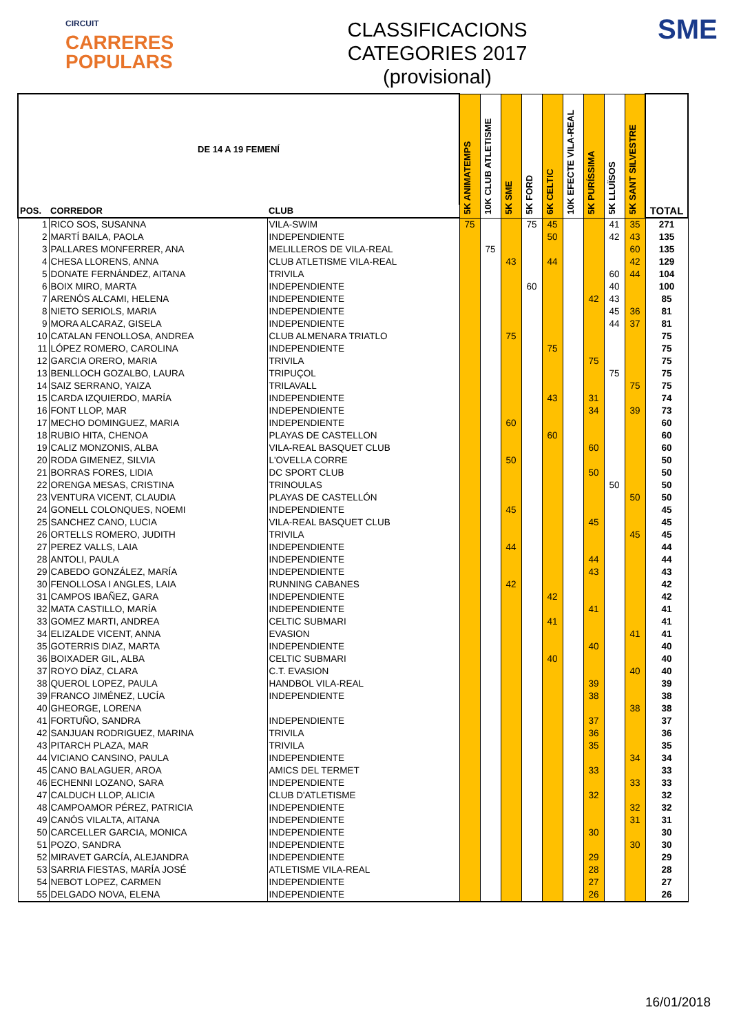CIRCUIT
CARRERES
POPULARS
CLASSIFICACIONS
CATEGORIES 2017
(provisional)
SME
| DE 14 A 19 FEMENÍ | | | 5K ANIMATEMPS | 10K CLUB ATLETISME | 5K SME | 5K FORD | 6K CELTIC | 10K EFECTE VILA-REAL | 5K PURÍSSIMA | 5K LLUÏSOS | 5K SANT SILVESTRE | TOTAL |
| --- | --- | --- | --- | --- | --- | --- | --- | --- | --- | --- | --- | --- |
| POS. | CORREDOR | CLUB | | | | | | | | | | |
| 1 | RICO SOS, SUSANNA | VILA-SWIM | 75 | | | 75 | 45 | | | 41 | 35 | 271 |
| 2 | MARTÍ BAILA, PAOLA | INDEPENDIENTE | | | | | 50 | | | 42 | 43 | 135 |
| 3 | PALLARES MONFERRER, ANA | MELILLEROS DE VILA-REAL | | 75 | | | | | | | 60 | 135 |
| 4 | CHESA LLORENS, ANNA | CLUB ATLETISME VILA-REAL | | | 43 | | 44 | | | | 42 | 129 |
| 5 | DONATE FERNÁNDEZ, AITANA | TRIVILA | | | | | | | | 60 | 44 | 104 |
| 6 | BOIX MIRO, MARTA | INDEPENDIENTE | | | | 60 | | | | 40 | | 100 |
| 7 | ARENÓS ALCAMI, HELENA | INDEPENDIENTE | | | | | | | 42 | 43 | | 85 |
| 8 | NIETO SERIOLS, MARIA | INDEPENDIENTE | | | | | | | | 45 | 36 | 81 |
| 9 | MORA ALCARAZ, GISELA | INDEPENDIENTE | | | | | | | | 44 | 37 | 81 |
| 10 | CATALAN FENOLLOSA, ANDREA | CLUB ALMENARA TRIATLO | | | 75 | | | | | | | 75 |
| 11 | LÓPEZ ROMERO, CAROLINA | INDEPENDIENTE | | | | | 75 | | | | | 75 |
| 12 | GARCIA ORERO, MARIA | TRIVILA | | | | | | | 75 | | | 75 |
| 13 | BENLLOCH GOZALBO, LAURA | TRIPUÇOL | | | | | | | | 75 | | 75 |
| 14 | SAIZ SERRANO, YAIZA | TRILAVALL | | | | | | | | | 75 | 75 |
| 15 | CARDA IZQUIERDO, MARÍA | INDEPENDIENTE | | | | | 43 | | 31 | | | 74 |
| 16 | FONT LLOP, MAR | INDEPENDIENTE | | | | | | | 34 | | 39 | 73 |
| 17 | MECHO DOMINGUEZ, MARIA | INDEPENDIENTE | | | 60 | | | | | | | 60 |
| 18 | RUBIO HITA, CHENOA | PLAYAS DE CASTELLON | | | | | 60 | | | | | 60 |
| 19 | CALIZ MONZONIS, ALBA | VILA-REAL BASQUET CLUB | | | | | | | 60 | | | 60 |
| 20 | RODA GIMENEZ, SILVIA | L'OVELLA CORRE | | | 50 | | | | | | | 50 |
| 21 | BORRAS FORES, LIDIA | DC SPORT CLUB | | | | | | | 50 | | | 50 |
| 22 | ORENGA MESAS, CRISTINA | TRINOULAS | | | | | | | | 50 | | 50 |
| 23 | VENTURA VICENT, CLAUDIA | PLAYAS DE CASTELLÓN | | | | | | | | | 50 | 50 |
| 24 | GONELL COLONQUES, NOEMI | INDEPENDIENTE | | | 45 | | | | | | | 45 |
| 25 | SANCHEZ CANO, LUCIA | VILA-REAL BASQUET CLUB | | | | | | | 45 | | | 45 |
| 26 | ORTELLS ROMERO, JUDITH | TRIVILA | | | | | | | | | 45 | 45 |
| 27 | PEREZ VALLS, LAIA | INDEPENDIENTE | | | 44 | | | | | | | 44 |
| 28 | ANTOLI, PAULA | INDEPENDIENTE | | | | | | | 44 | | | 44 |
| 29 | CABEDO GONZÁLEZ, MARÍA | INDEPENDIENTE | | | | | | | 43 | | | 43 |
| 30 | FENOLLOSA I ANGLES, LAIA | RUNNING CABANES | | | 42 | | | | | | | 42 |
| 31 | CAMPOS IBAÑEZ, GARA | INDEPENDIENTE | | | | | 42 | | | | | 42 |
| 32 | MATA CASTILLO, MARÍA | INDEPENDIENTE | | | | | | | 41 | | | 41 |
| 33 | GOMEZ MARTI, ANDREA | CELTIC SUBMARI | | | | | 41 | | | | | 41 |
| 34 | ELIZALDE VICENT, ANNA | EVASION | | | | | | | | | 41 | 41 |
| 35 | GOTERRIS DIAZ, MARTA | INDEPENDIENTE | | | | | | | 40 | | | 40 |
| 36 | BOIXADER GIL, ALBA | CELTIC SUBMARI | | | | | 40 | | | | | 40 |
| 37 | ROYO DÍAZ, CLARA | C.T. EVASION | | | | | | | | | 40 | 40 |
| 38 | QUEROL LOPEZ, PAULA | HANDBOL VILA-REAL | | | | | | | 39 | | | 39 |
| 39 | FRANCO JIMÉNEZ, LUCÍA | INDEPENDIENTE | | | | | | | 38 | | | 38 |
| 40 | GHEORGE, LORENA | | | | | | | | | | 38 | 38 |
| 41 | FORTUÑO, SANDRA | INDEPENDIENTE | | | | | | | 37 | | | 37 |
| 42 | SANJUAN RODRIGUEZ, MARINA | TRIVILA | | | | | | | 36 | | | 36 |
| 43 | PITARCH PLAZA, MAR | TRIVILA | | | | | | | 35 | | | 35 |
| 44 | VICIANO CANSINO, PAULA | INDEPENDIENTE | | | | | | | | | 34 | 34 |
| 45 | CANO BALAGUER, AROA | AMICS DEL TERMET | | | | | | | 33 | | | 33 |
| 46 | ECHENNI LOZANO, SARA | INDEPENDIENTE | | | | | | | | | 33 | 33 |
| 47 | CALDUCH LLOP, ALICIA | CLUB D'ATLETISME | | | | | | | 32 | | | 32 |
| 48 | CAMPOAMOR PÉREZ, PATRICIA | INDEPENDIENTE | | | | | | | | | 32 | 32 |
| 49 | CANÓS VILALTA, AITANA | INDEPENDIENTE | | | | | | | | | 31 | 31 |
| 50 | CARCELLER GARCIA, MONICA | INDEPENDIENTE | | | | | | | 30 | | | 30 |
| 51 | POZO, SANDRA | INDEPENDIENTE | | | | | | | | | 30 | 30 |
| 52 | MIRAVET GARCÍA, ALEJANDRA | INDEPENDIENTE | | | | | | | 29 | | | 29 |
| 53 | SARRIA FIESTAS, MARÍA JOSÉ | ATLETISME VILA-REAL | | | | | | | 28 | | | 28 |
| 54 | NEBOT LOPEZ, CARMEN | INDEPENDIENTE | | | | | | | 27 | | | 27 |
| 55 | DELGADO NOVA, ELENA | INDEPENDIENTE | | | | | | | 26 | | | 26 |
16/01/2018